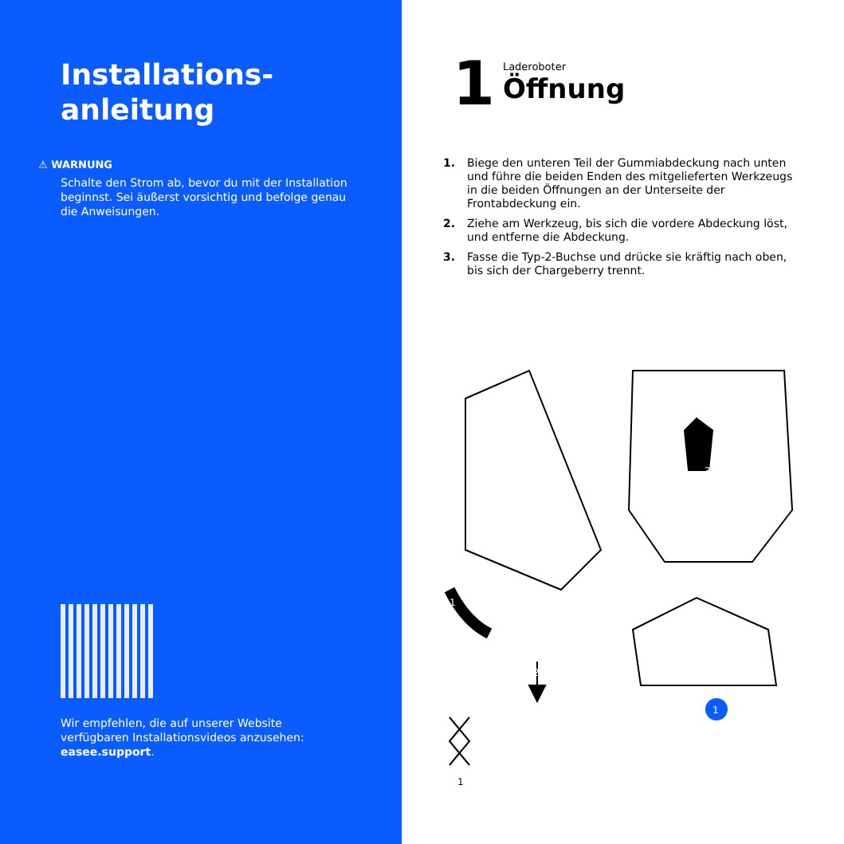Installations-
anleitung
⚠ WARNUNG
Schalte den Strom ab, bevor du mit der Installation beginnst. Sei äußerst vorsichtig und befolge genau die Anweisungen.
Wir empfehlen, die auf unserer Website verfügbaren Installationsvideos anzusehen: easee.support.
1
Laderoboter
Öffnung
1. Biege den unteren Teil der Gummiabdeckung nach unten und führe die beiden Enden des mitgelieferten Werkzeugs in die beiden Öffnungen an der Unterseite der Frontabdeckung ein.
2. Ziehe am Werkzeug, bis sich die vordere Abdeckung löst, und entferne die Abdeckung.
3. Fasse die Typ-2-Buchse und drücke sie kräftig nach oben, bis sich der Chargeberry trennt.
3
1
2
1
1